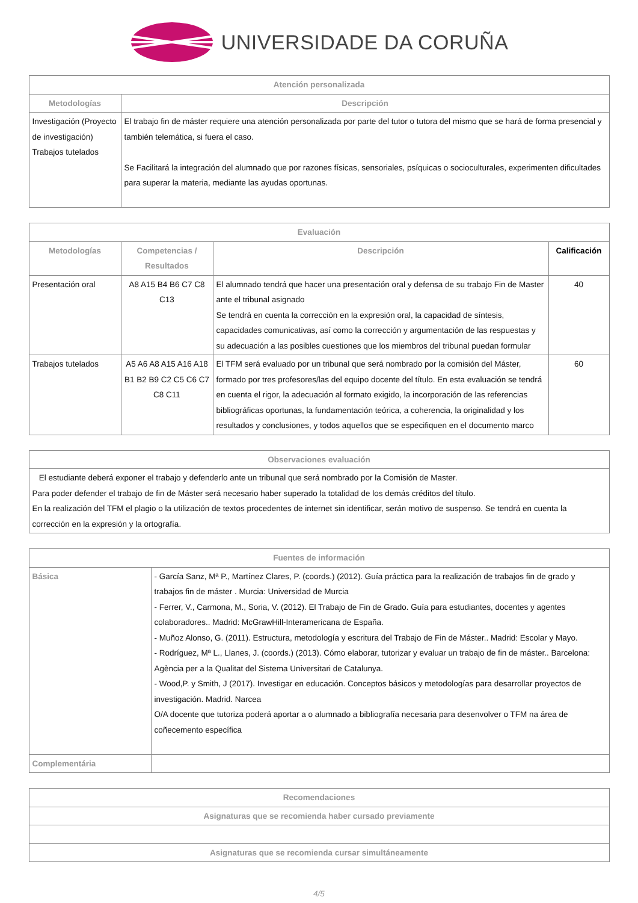UNIVERSIDADE DA CORUÑA
| Atención personalizada | |
| --- | --- |
| Metodologías | Descripción |
| Investigación (Proyecto de investigación) Trabajos tutelados | El trabajo fin de máster requiere una atención personalizada por parte del tutor o tutora del mismo que se hará de forma presencial y también telemática, si fuera el caso. Se Facilitará la integración del alumnado que por razones físicas, sensoriales, psíquicas o socioculturales, experimenten dificultades para superar la materia, mediante las ayudas oportunas. |
| Evaluación | | | |
| --- | --- | --- | --- |
| Metodologías | Competencias / Resultados | Descripción | Calificación |
| Presentación oral | A8 A15 B4 B6 C7 C8 C13 | El alumnado tendrá que hacer una presentación oral y defensa de su trabajo Fin de Master ante el tribunal asignado Se tendrá en cuenta la corrección en la expresión oral, la capacidad de síntesis, capacidades comunicativas, así como la corrección y argumentación de las respuestas y su adecuación a las posibles cuestiones que los miembros del tribunal puedan formular | 40 |
| Trabajos tutelados | A5 A6 A8 A15 A16 A18 B1 B2 B9 C2 C5 C6 C7 C8 C11 | El TFM será evaluado por un tribunal que será nombrado por la comisión del Máster, formado por tres profesores/las del equipo docente del título. En esta evaluación se tendrá en cuenta el rigor, la adecuación al formato exigido, la incorporación de las referencias bibliográficas oportunas, la fundamentación teórica, a coherencia, la originalidad y los resultados y conclusiones, y todos aquellos que se especifiquen en el documento marco | 60 |
| Observaciones evaluación |
| --- |
| El estudiante deberá exponer el trabajo y defenderlo ante un tribunal que será nombrado por la Comisión de Master. Para poder defender el trabajo de fin de Máster será necesario haber superado la totalidad de los demás créditos del título. En la realización del TFM el plagio o la utilización de textos procedentes de internet sin identificar, serán motivo de suspenso. Se tendrá en cuenta la corrección en la expresión y la ortografía. |
| Fuentes de información | |
| --- | --- |
| Básica | - García Sanz, Mª P., Martínez Clares, P. (coords.) (2012). Guía práctica para la realización de trabajos fin de grado y trabajos fin de máster . Murcia: Universidad de Murcia - Ferrer, V., Carmona, M., Soria, V. (2012). El Trabajo de Fin de Grado. Guía para estudiantes, docentes y agentes colaboradores.. Madrid: McGrawHill-Interamericana de España. - Muñoz Alonso, G. (2011). Estructura, metodología y escritura del Trabajo de Fin de Máster.. Madrid: Escolar y Mayo. - Rodríguez, Mª L., Llanes, J. (coords.) (2013). Cómo elaborar, tutorizar y evaluar un trabajo de fin de máster.. Barcelona: Agència per a la Qualitat del Sistema Universitari de Catalunya. - Wood,P. y Smith, J (2017). Investigar en educación. Conceptos básicos y metodologías para desarrollar proyectos de investigación. Madrid. Narcea O/A docente que tutoriza poderá aportar a o alumnado a bibliografía necesaria para desenvolver o TFM na área de coñecemento específica |
| Complementária | |
| Recomendaciones |
| --- |
| Asignaturas que se recomienda haber cursado previamente |
| Asignaturas que se recomienda cursar simultáneamente |
4/5